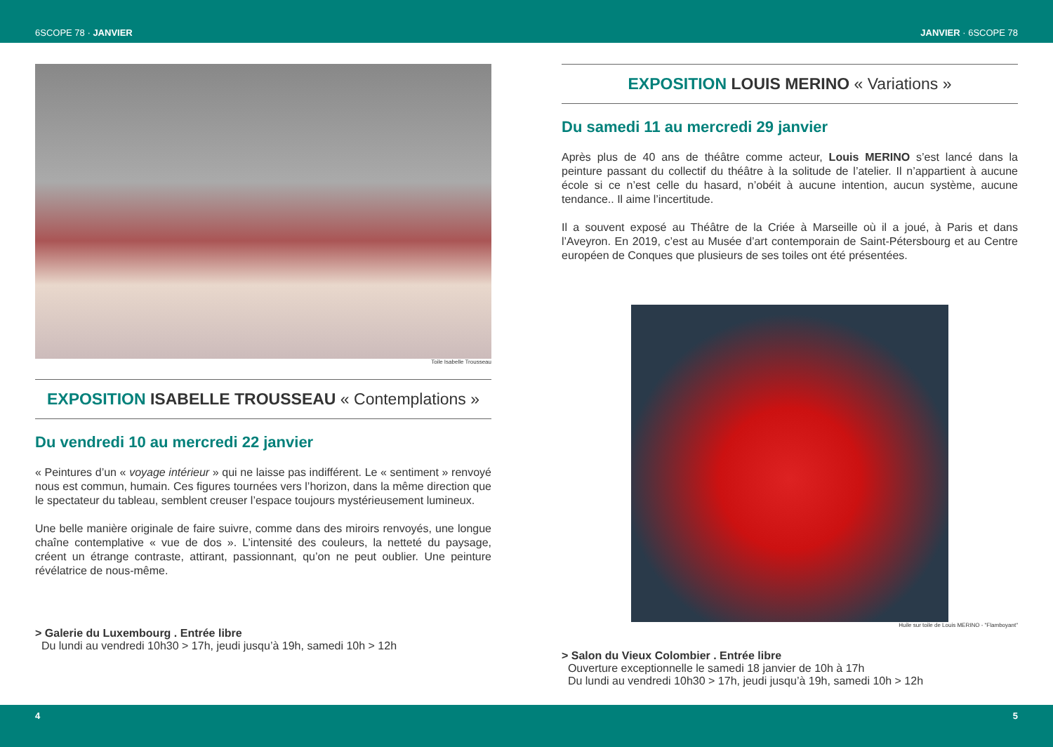6SCOPE 78 · JANVIER JANVIER · 6SCOPE 78
Toile Isabelle Trousseau
EXPOSITION ISABELLE TROUSSEAU « Contemplations »
Du vendredi 10 au mercredi 22 janvier
« Peintures d’un « voyage intérieur » qui ne laisse pas indifférent. Le « sentiment » renvoyé nous est commun, humain. Ces figures tournées vers l’horizon, dans la même direction que le spectateur du tableau, semblent creuser l’espace toujours mystérieusement lumineux.
Une belle manière originale de faire suivre, comme dans des miroirs renvoyés, une longue chaîne contemplative « vue de dos ». L’intensité des couleurs, la netteté du paysage, créent un étrange contraste, attirant, passionnant, qu’on ne peut oublier. Une peinture révélatrice de nous-même.
> Galerie du Luxembourg . Entrée libre
Du lundi au vendredi 10h30 > 17h, jeudi jusqu’à 19h, samedi 10h > 12h
EXPOSITION LOUIS MERINO « Variations »
Du samedi 11 au mercredi 29 janvier
Après plus de 40 ans de théâtre comme acteur, Louis MERINO s’est lancé dans la peinture passant du collectif du théâtre à la solitude de l’atelier. Il n’appartient à aucune école si ce n’est celle du hasard, n’obéit à aucune intention, aucun système, aucune tendance.. Il aime l’incertitude.
Il a souvent exposé au Théâtre de la Criée à Marseille où il a joué, à Paris et dans l’Aveyron. En 2019, c’est au Musée d’art contemporain de Saint-Pétersbourg et au Centre européen de Conques que plusieurs de ses toiles ont été présentées.
Huile sur toile de Louis MERINO - "Flamboyant"
> Salon du Vieux Colombier . Entrée libre
Ouverture exceptionnelle le samedi 18 janvier de 10h à 17h
Du lundi au vendredi 10h30 > 17h, jeudi jusqu’à 19h, samedi 10h > 12h
4 5